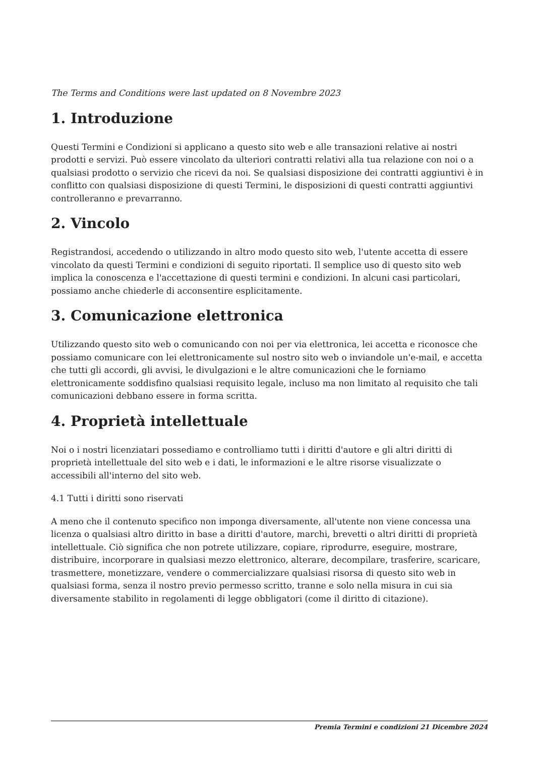The Terms and Conditions were last updated on 8 Novembre 2023
1. Introduzione
Questi Termini e Condizioni si applicano a questo sito web e alle transazioni relative ai nostri prodotti e servizi. Può essere vincolato da ulteriori contratti relativi alla tua relazione con noi o a qualsiasi prodotto o servizio che ricevi da noi. Se qualsiasi disposizione dei contratti aggiuntivi è in conflitto con qualsiasi disposizione di questi Termini, le disposizioni di questi contratti aggiuntivi controlleranno e prevarranno.
2. Vincolo
Registrandosi, accedendo o utilizzando in altro modo questo sito web, l'utente accetta di essere vincolato da questi Termini e condizioni di seguito riportati. Il semplice uso di questo sito web implica la conoscenza e l'accettazione di questi termini e condizioni. In alcuni casi particolari, possiamo anche chiederle di acconsentire esplicitamente.
3. Comunicazione elettronica
Utilizzando questo sito web o comunicando con noi per via elettronica, lei accetta e riconosce che possiamo comunicare con lei elettronicamente sul nostro sito web o inviandole un'e-mail, e accetta che tutti gli accordi, gli avvisi, le divulgazioni e le altre comunicazioni che le forniamo elettronicamente soddisfino qualsiasi requisito legale, incluso ma non limitato al requisito che tali comunicazioni debbano essere in forma scritta.
4. Proprietà intellettuale
Noi o i nostri licenziatari possediamo e controlliamo tutti i diritti d'autore e gli altri diritti di proprietà intellettuale del sito web e i dati, le informazioni e le altre risorse visualizzate o accessibili all'interno del sito web.
4.1 Tutti i diritti sono riservati
A meno che il contenuto specifico non imponga diversamente, all'utente non viene concessa una licenza o qualsiasi altro diritto in base a diritti d'autore, marchi, brevetti o altri diritti di proprietà intellettuale. Ciò significa che non potrete utilizzare, copiare, riprodurre, eseguire, mostrare, distribuire, incorporare in qualsiasi mezzo elettronico, alterare, decompilare, trasferire, scaricare, trasmettere, monetizzare, vendere o commercializzare qualsiasi risorsa di questo sito web in qualsiasi forma, senza il nostro previo permesso scritto, tranne e solo nella misura in cui sia diversamente stabilito in regolamenti di legge obbligatori (come il diritto di citazione).
Premia Termini e condizioni 21 Dicembre 2024